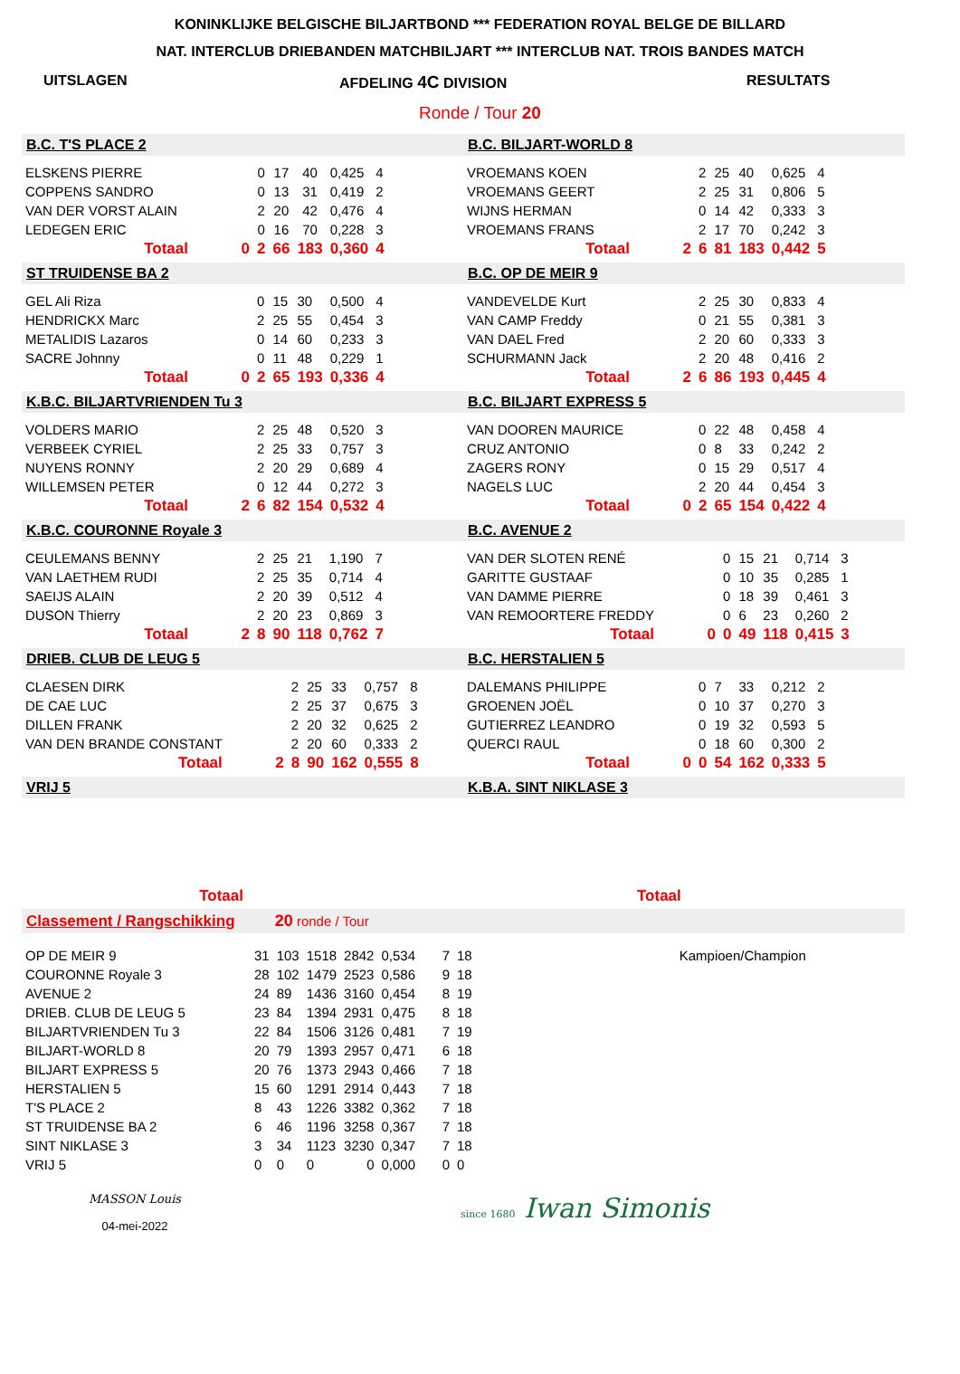KONINKLIJKE BELGISCHE BILJARTBOND *** FEDERATION ROYAL BELGE DE BILLARD
NAT. INTERCLUB DRIEBANDEN MATCHBILJART *** INTERCLUB NAT. TROIS BANDES MATCH
UITSLAGEN AFDELING 4C DIVISION RESULTATS
Ronde / Tour 20
B.C. T'S PLACE 2
| ELSKENS PIERRE | | 0 | 17 | 40 | 0,425 | 4 |
| COPPENS SANDRO | | 0 | 13 | 31 | 0,419 | 2 |
| VAN DER VORST ALAIN | | 2 | 20 | 42 | 0,476 | 4 |
| LEDEGEN ERIC | | 0 | 16 | 70 | 0,228 | 3 |
| Totaal | 0 | 2 | 66 | 183 | 0,360 | 4 |
ST TRUIDENSE BA 2
| GEL Ali Riza | | 0 | 15 | 30 | 0,500 | 4 |
| HENDRICKX Marc | | 2 | 25 | 55 | 0,454 | 3 |
| METALIDIS Lazaros | | 0 | 14 | 60 | 0,233 | 3 |
| SACRE Johnny | | 0 | 11 | 48 | 0,229 | 1 |
| Totaal | 0 | 2 | 65 | 193 | 0,336 | 4 |
K.B.C. BILJARTVRIENDEN Tu 3
| VOLDERS MARIO | | 2 | 25 | 48 | 0,520 | 3 |
| VERBEEK CYRIEL | | 2 | 25 | 33 | 0,757 | 3 |
| NUYENS RONNY | | 2 | 20 | 29 | 0,689 | 4 |
| WILLEMSEN PETER | | 0 | 12 | 44 | 0,272 | 3 |
| Totaal | 2 | 6 | 82 | 154 | 0,532 | 4 |
K.B.C. COURONNE Royale 3
| CEULEMANS BENNY | | 2 | 25 | 21 | 1,190 | 7 |
| VAN LAETHEM RUDI | | 2 | 25 | 35 | 0,714 | 4 |
| SAEIJS ALAIN | | 2 | 20 | 39 | 0,512 | 4 |
| DUSON Thierry | | 2 | 20 | 23 | 0,869 | 3 |
| Totaal | 2 | 8 | 90 | 118 | 0,762 | 7 |
DRIEB. CLUB DE LEUG 5
| CLAESEN DIRK | | 2 | 25 | 33 | 0,757 | 8 |
| DE CAE LUC | | 2 | 25 | 37 | 0,675 | 3 |
| DILLEN FRANK | | 2 | 20 | 32 | 0,625 | 2 |
| VAN DEN BRANDE CONSTANT | | 2 | 20 | 60 | 0,333 | 2 |
| Totaal | 2 | 8 | 90 | 162 | 0,555 | 8 |
VRIJ 5
B.C. BILJART-WORLD 8
| VROEMANS KOEN | | 2 | 25 | 40 | 0,625 | 4 |
| VROEMANS GEERT | | 2 | 25 | 31 | 0,806 | 5 |
| WIJNS HERMAN | | 0 | 14 | 42 | 0,333 | 3 |
| VROEMANS FRANS | | 2 | 17 | 70 | 0,242 | 3 |
| Totaal | 2 | 6 | 81 | 183 | 0,442 | 5 |
B.C. OP DE MEIR 9
| VANDEVELDE Kurt | | 2 | 25 | 30 | 0,833 | 4 |
| VAN CAMP Freddy | | 0 | 21 | 55 | 0,381 | 3 |
| VAN DAEL Fred | | 2 | 20 | 60 | 0,333 | 3 |
| SCHURMANN Jack | | 2 | 20 | 48 | 0,416 | 2 |
| Totaal | 2 | 6 | 86 | 193 | 0,445 | 4 |
B.C. BILJART EXPRESS 5
| VAN DOOREN MAURICE | | 0 | 22 | 48 | 0,458 | 4 |
| CRUZ ANTONIO | | 0 | 8 | 33 | 0,242 | 2 |
| ZAGERS RONY | | 0 | 15 | 29 | 0,517 | 4 |
| NAGELS LUC | | 2 | 20 | 44 | 0,454 | 3 |
| Totaal | 0 | 2 | 65 | 154 | 0,422 | 4 |
B.C. AVENUE 2
| VAN DER SLOTEN RENÉ | | 0 | 15 | 21 | 0,714 | 3 |
| GARITTE GUSTAAF | | 0 | 10 | 35 | 0,285 | 1 |
| VAN DAMME PIERRE | | 0 | 18 | 39 | 0,461 | 3 |
| VAN REMOORTERE FREDDY | | 0 | 6 | 23 | 0,260 | 2 |
| Totaal | 0 | 0 | 49 | 118 | 0,415 | 3 |
B.C. HERSTALIEN 5
| DALEMANS PHILIPPE | | 0 | 7 | 33 | 0,212 | 2 |
| GROENEN JOËL | | 0 | 10 | 37 | 0,270 | 3 |
| GUTIERREZ LEANDRO | | 0 | 19 | 32 | 0,593 | 5 |
| QUERCI RAUL | | 0 | 18 | 60 | 0,300 | 2 |
| Totaal | 0 | 0 | 54 | 162 | 0,333 | 5 |
K.B.A. SINT NIKLASE 3
Totaal Totaal
Classement / Rangschikking 20 ronde / Tour
| OP DE MEIR 9 | 31 | 103 | 1518 | 2842 | 0,534 | 7 | 18 |
| COURONNE Royale 3 | 28 | 102 | 1479 | 2523 | 0,586 | 9 | 18 |
| AVENUE 2 | 24 | 89 | 1436 | 3160 | 0,454 | 8 | 19 |
| DRIEB. CLUB DE LEUG 5 | 23 | 84 | 1394 | 2931 | 0,475 | 8 | 18 |
| BILJARTVRIENDEN Tu 3 | 22 | 84 | 1506 | 3126 | 0,481 | 7 | 19 |
| BILJART-WORLD 8 | 20 | 79 | 1393 | 2957 | 0,471 | 6 | 18 |
| BILJART EXPRESS 5 | 20 | 76 | 1373 | 2943 | 0,466 | 7 | 18 |
| HERSTALIEN 5 | 15 | 60 | 1291 | 2914 | 0,443 | 7 | 18 |
| T'S PLACE 2 | 8 | 43 | 1226 | 3382 | 0,362 | 7 | 18 |
| ST TRUIDENSE BA 2 | 6 | 46 | 1196 | 3258 | 0,367 | 7 | 18 |
| SINT NIKLASE 3 | 3 | 34 | 1123 | 3230 | 0,347 | 7 | 18 |
| VRIJ 5 | 0 | 0 | 0 | 0 | 0,000 | 0 | 0 |
Kampioen/Champion
MASSON Louis
04-mei-2022
since 1680 Iwan Simonis